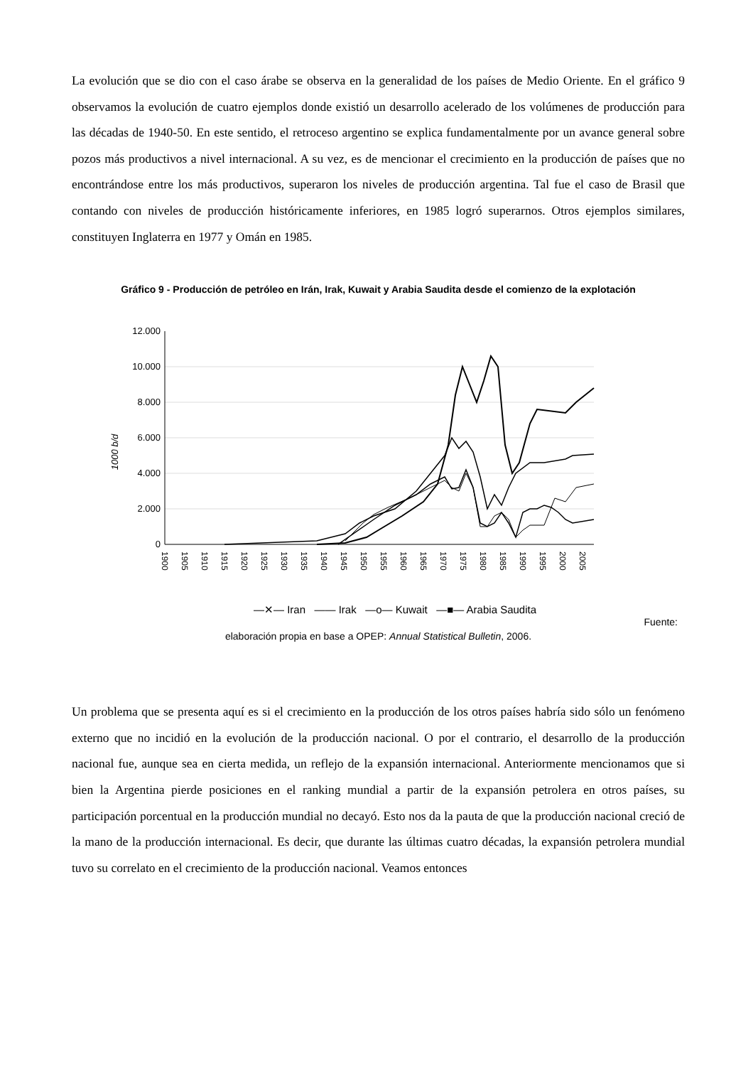La evolución que se dio con el caso árabe se observa en la generalidad de los países de Medio Oriente. En el gráfico 9 observamos la evolución de cuatro ejemplos donde existió un desarrollo acelerado de los volúmenes de producción para las décadas de 1940-50. En este sentido, el retroceso argentino se explica fundamentalmente por un avance general sobre pozos más productivos a nivel internacional. A su vez, es de mencionar el crecimiento en la producción de países que no encontrándose entre los más productivos, superaron los niveles de producción argentina. Tal fue el caso de Brasil que contando con niveles de producción históricamente inferiores, en 1985 logró superarnos. Otros ejemplos similares, constituyen Inglaterra en 1977 y Omán en 1985.
Gráfico 9 - Producción de petróleo en Irán, Irak, Kuwait y Arabia Saudita desde el comienzo de la explotación
1000 b/d
12.000
10.000
8.000
6.000
4.000
2.000
0
1900
1905
1910
1915
1920
1925
1930
1935
1940
1945
1950
1955
1960
1965
1970
1975
1980
1985
1990
1995
2000
2005
—✕— Iran —— Irak —o— Kuwait —■— Arabia Saudita
Fuente:
elaboración propia en base a OPEP: Annual Statistical Bulletin, 2006.
Un problema que se presenta aquí es si el crecimiento en la producción de los otros países habría sido sólo un fenómeno externo que no incidió en la evolución de la producción nacional. O por el contrario, el desarrollo de la producción nacional fue, aunque sea en cierta medida, un reflejo de la expansión internacional. Anteriormente mencionamos que si bien la Argentina pierde posiciones en el ranking mundial a partir de la expansión petrolera en otros países, su participación porcentual en la producción mundial no decayó. Esto nos da la pauta de que la producción nacional creció de la mano de la producción internacional. Es decir, que durante las últimas cuatro décadas, la expansión petrolera mundial tuvo su correlato en el crecimiento de la producción nacional. Veamos entonces